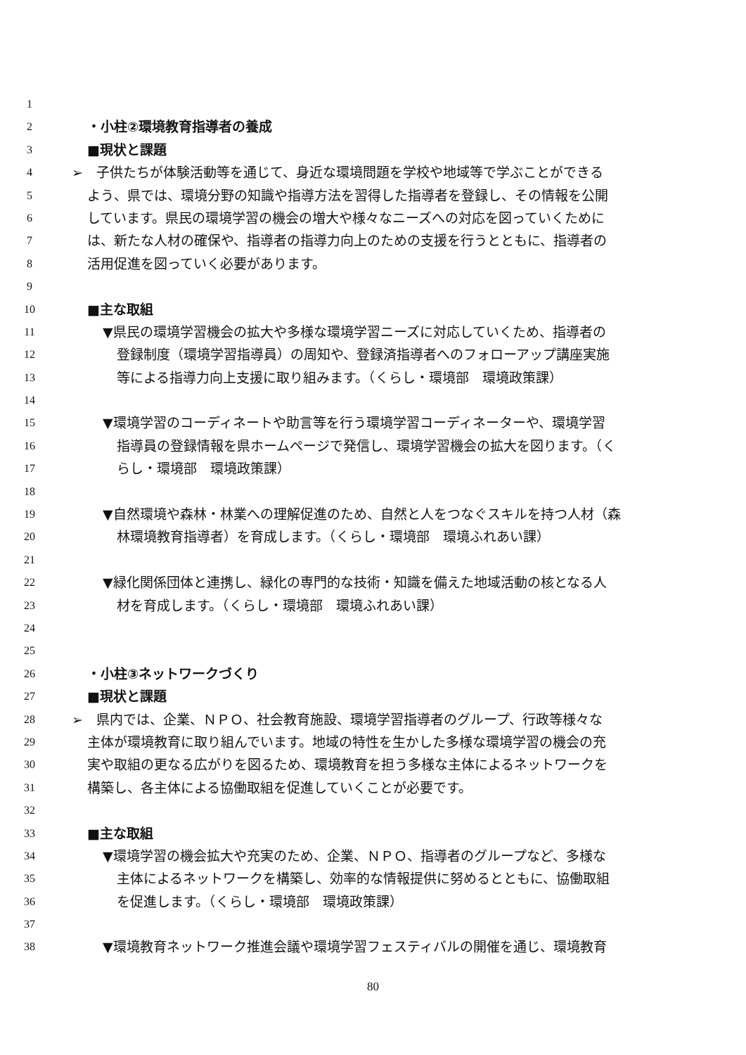1
2 ・小柱②環境教育指導者の養成
3 ■現状と課題
4 ➢　子供たちが体験活動等を通じて、身近な環境問題を学校や地域等で学ぶことができる
5 よう、県では、環境分野の知識や指導方法を習得した指導者を登録し、その情報を公開
6 しています。県民の環境学習の機会の増大や様々なニーズへの対応を図っていくために
7 は、新たな人材の確保や、指導者の指導力向上のための支援を行うとともに、指導者の
8 活用促進を図っていく必要があります。
9
10 ■主な取組
11 ▼県民の環境学習機会の拡大や多様な環境学習ニーズに対応していくため、指導者の
12 登録制度（環境学習指導員）の周知や、登録済指導者へのフォローアップ講座実施
13 等による指導力向上支援に取り組みます。（くらし・環境部　環境政策課）
14
15 ▼環境学習のコーディネートや助言等を行う環境学習コーディネーターや、環境学習
16 指導員の登録情報を県ホームページで発信し、環境学習機会の拡大を図ります。（く
17 らし・環境部　環境政策課）
18
19 ▼自然環境や森林・林業への理解促進のため、自然と人をつなぐスキルを持つ人材（森
20 林環境教育指導者）を育成します。（くらし・環境部　環境ふれあい課）
21
22 ▼緑化関係団体と連携し、緑化の専門的な技術・知識を備えた地域活動の核となる人
23 材を育成します。（くらし・環境部　環境ふれあい課）
24
25
26 ・小柱③ネットワークづくり
27 ■現状と課題
28 ➢　県内では、企業、ＮＰＯ、社会教育施設、環境学習指導者のグループ、行政等様々な
29 主体が環境教育に取り組んでいます。地域の特性を生かした多様な環境学習の機会の充
30 実や取組の更なる広がりを図るため、環境教育を担う多様な主体によるネットワークを
31 構築し、各主体による協働取組を促進していくことが必要です。
32
33 ■主な取組
34 ▼環境学習の機会拡大や充実のため、企業、ＮＰＯ、指導者のグループなど、多様な
35 主体によるネットワークを構築し、効率的な情報提供に努めるとともに、協働取組
36 を促進します。（くらし・環境部　環境政策課）
37
38 ▼環境教育ネットワーク推進会議や環境学習フェスティバルの開催を通じ、環境教育
80